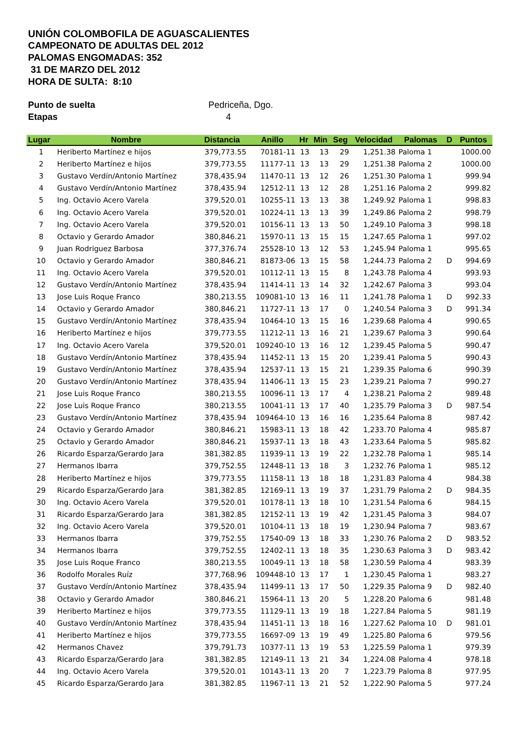UNIÓN COLOMBOFILA DE AGUASCALIENTES
CAMPEONATO DE ADULTAS DEL 2012
PALOMAS ENGOMADAS: 352
31 DE MARZO DEL 2012
HORA DE SULTA: 8:10
Punto de suelta Pedriceña, Dgo.
Etapas 4
| Lugar | Nombre | Distancia | Anillo | Hr | Min | Seg | Velocidad | Palomas | D | Puntos |
| --- | --- | --- | --- | --- | --- | --- | --- | --- | --- | --- |
| 1 | Heriberto Martínez e hijos | 379,773.55 | 70181-11 | 13 | 13 | 29 | 1,251.38 | Paloma 1 | | 1000.00 |
| 2 | Heriberto Martínez e hijos | 379,773.55 | 11177-11 | 13 | 13 | 29 | 1,251.38 | Paloma 2 | | 1000.00 |
| 3 | Gustavo Verdín/Antonio Martínez | 378,435.94 | 11470-11 | 13 | 12 | 26 | 1,251.30 | Paloma 1 | | 999.94 |
| 4 | Gustavo Verdín/Antonio Martínez | 378,435.94 | 12512-11 | 13 | 12 | 28 | 1,251.16 | Paloma 2 | | 999.82 |
| 5 | Ing. Octavio Acero Varela | 379,520.01 | 10255-11 | 13 | 13 | 38 | 1,249.92 | Paloma 1 | | 998.83 |
| 6 | Ing. Octavio Acero Varela | 379,520.01 | 10224-11 | 13 | 13 | 39 | 1,249.86 | Paloma 2 | | 998.79 |
| 7 | Ing. Octavio Acero Varela | 379,520.01 | 10156-11 | 13 | 13 | 50 | 1,249.10 | Paloma 3 | | 998.18 |
| 8 | Octavio y Gerardo Amador | 380,846.21 | 15970-11 | 13 | 15 | 15 | 1,247.65 | Paloma 1 | | 997.02 |
| 9 | Juan Rodriguez Barbosa | 377,376.74 | 25528-10 | 13 | 12 | 53 | 1,245.94 | Paloma 1 | | 995.65 |
| 10 | Octavio y Gerardo Amador | 380,846.21 | 81873-06 | 13 | 15 | 58 | 1,244.73 | Paloma 2 | D | 994.69 |
| 11 | Ing. Octavio Acero Varela | 379,520.01 | 10112-11 | 13 | 15 | 8 | 1,243.78 | Paloma 4 | | 993.93 |
| 12 | Gustavo Verdín/Antonio Martínez | 378,435.94 | 11414-11 | 13 | 14 | 32 | 1,242.67 | Paloma 3 | | 993.04 |
| 13 | Jose Luis Roque Franco | 380,213.55 | 109081-10 | 13 | 16 | 11 | 1,241.78 | Paloma 1 | D | 992.33 |
| 14 | Octavio y Gerardo Amador | 380,846.21 | 11727-11 | 13 | 17 | 0 | 1,240.54 | Paloma 3 | D | 991.34 |
| 15 | Gustavo Verdín/Antonio Martínez | 378,435.94 | 10464-10 | 13 | 15 | 16 | 1,239.68 | Paloma 4 | | 990.65 |
| 16 | Heriberto Martínez e hijos | 379,773.55 | 11212-11 | 13 | 16 | 21 | 1,239.67 | Paloma 3 | | 990.64 |
| 17 | Ing. Octavio Acero Varela | 379,520.01 | 109240-10 | 13 | 16 | 12 | 1,239.45 | Paloma 5 | | 990.47 |
| 18 | Gustavo Verdín/Antonio Martínez | 378,435.94 | 11452-11 | 13 | 15 | 20 | 1,239.41 | Paloma 5 | | 990.43 |
| 19 | Gustavo Verdín/Antonio Martínez | 378,435.94 | 12537-11 | 13 | 15 | 21 | 1,239.35 | Paloma 6 | | 990.39 |
| 20 | Gustavo Verdín/Antonio Martínez | 378,435.94 | 11406-11 | 13 | 15 | 23 | 1,239.21 | Paloma 7 | | 990.27 |
| 21 | Jose Luis Roque Franco | 380,213.55 | 10096-11 | 13 | 17 | 4 | 1,238.21 | Paloma 2 | | 989.48 |
| 22 | Jose Luis Roque Franco | 380,213.55 | 10041-11 | 13 | 17 | 40 | 1,235.79 | Paloma 3 | D | 987.54 |
| 23 | Gustavo Verdín/Antonio Martínez | 378,435.94 | 109464-10 | 13 | 16 | 16 | 1,235.64 | Paloma 8 | | 987.42 |
| 24 | Octavio y Gerardo Amador | 380,846.21 | 15983-11 | 13 | 18 | 42 | 1,233.70 | Paloma 4 | | 985.87 |
| 25 | Octavio y Gerardo Amador | 380,846.21 | 15937-11 | 13 | 18 | 43 | 1,233.64 | Paloma 5 | | 985.82 |
| 26 | Ricardo Esparza/Gerardo Jara | 381,382.85 | 11939-11 | 13 | 19 | 22 | 1,232.78 | Paloma 1 | | 985.14 |
| 27 | Hermanos Ibarra | 379,752.55 | 12448-11 | 13 | 18 | 3 | 1,232.76 | Paloma 1 | | 985.12 |
| 28 | Heriberto Martínez e hijos | 379,773.55 | 11158-11 | 13 | 18 | 18 | 1,231.83 | Paloma 4 | | 984.38 |
| 29 | Ricardo Esparza/Gerardo Jara | 381,382.85 | 12169-11 | 13 | 19 | 37 | 1,231.79 | Paloma 2 | D | 984.35 |
| 30 | Ing. Octavio Acero Varela | 379,520.01 | 10178-11 | 13 | 18 | 10 | 1,231.54 | Paloma 6 | | 984.15 |
| 31 | Ricardo Esparza/Gerardo Jara | 381,382.85 | 12152-11 | 13 | 19 | 42 | 1,231.45 | Paloma 3 | | 984.07 |
| 32 | Ing. Octavio Acero Varela | 379,520.01 | 10104-11 | 13 | 18 | 19 | 1,230.94 | Paloma 7 | | 983.67 |
| 33 | Hermanos Ibarra | 379,752.55 | 17540-09 | 13 | 18 | 33 | 1,230.76 | Paloma 2 | D | 983.52 |
| 34 | Hermanos Ibarra | 379,752.55 | 12402-11 | 13 | 18 | 35 | 1,230.63 | Paloma 3 | D | 983.42 |
| 35 | Jose Luis Roque Franco | 380,213.55 | 10049-11 | 13 | 18 | 58 | 1,230.59 | Paloma 4 | | 983.39 |
| 36 | Rodolfo Morales Ruíz | 377,768.96 | 109448-10 | 13 | 17 | 1 | 1,230.45 | Paloma 1 | | 983.27 |
| 37 | Gustavo Verdín/Antonio Martínez | 378,435.94 | 11499-11 | 13 | 17 | 50 | 1,229.35 | Paloma 9 | D | 982.40 |
| 38 | Octavio y Gerardo Amador | 380,846.21 | 15964-11 | 13 | 20 | 5 | 1,228.20 | Paloma 6 | | 981.48 |
| 39 | Heriberto Martínez e hijos | 379,773.55 | 11129-11 | 13 | 19 | 18 | 1,227.84 | Paloma 5 | | 981.19 |
| 40 | Gustavo Verdín/Antonio Martínez | 378,435.94 | 11451-11 | 13 | 18 | 16 | 1,227.62 | Paloma 10 | D | 981.01 |
| 41 | Heriberto Martínez e hijos | 379,773.55 | 16697-09 | 13 | 19 | 49 | 1,225.80 | Paloma 6 | | 979.56 |
| 42 | Hermanos Chavez | 379,791.73 | 10377-11 | 13 | 19 | 53 | 1,225.59 | Paloma 1 | | 979.39 |
| 43 | Ricardo Esparza/Gerardo Jara | 381,382.85 | 12149-11 | 13 | 21 | 34 | 1,224.08 | Paloma 4 | | 978.18 |
| 44 | Ing. Octavio Acero Varela | 379,520.01 | 10143-11 | 13 | 20 | 7 | 1,223.79 | Paloma 8 | | 977.95 |
| 45 | Ricardo Esparza/Gerardo Jara | 381,382.85 | 11967-11 | 13 | 21 | 52 | 1,222.90 | Paloma 5 | | 977.24 |